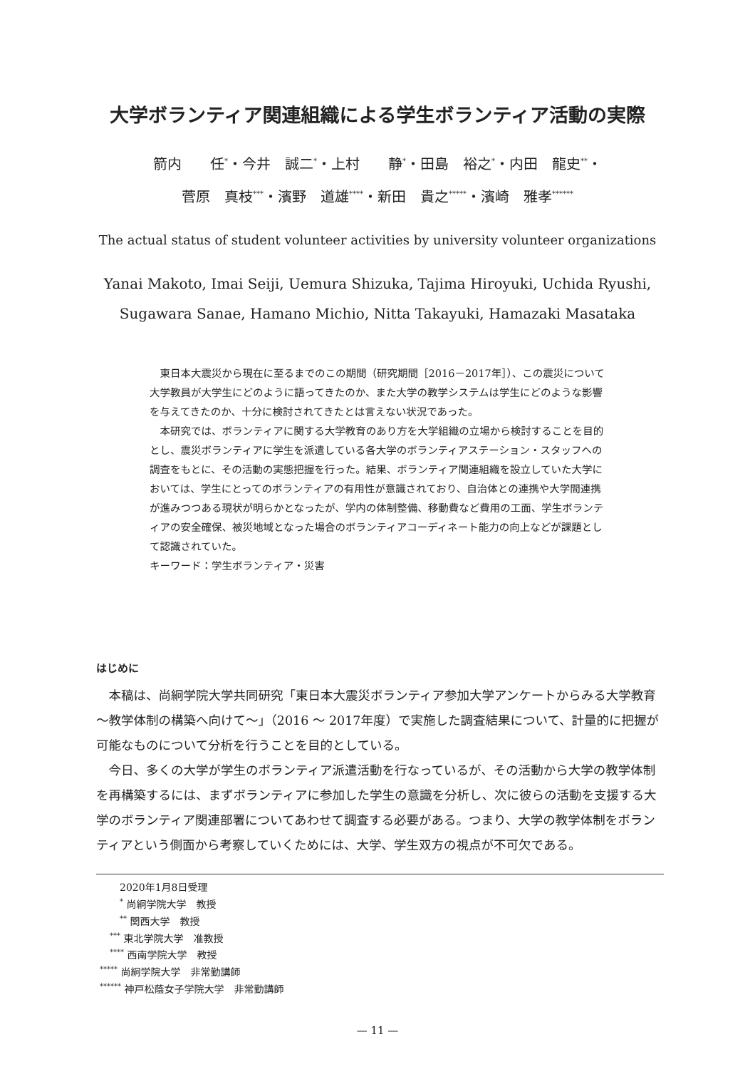大学ボランティア関連組織による学生ボランティア活動の実際
箭内　　任<sup>*</sup>・今井　誠二<sup>*</sup>・上村　　静<sup>*</sup>・田島　裕之<sup>*</sup>・内田　龍史<sup>**</sup>・
菅原　真枝<sup>***</sup>・濱野　道雄<sup>****</sup>・新田　貴之<sup>*****</sup>・濱崎　雅孝<sup>******</sup>
The actual status of student volunteer activities by university volunteer organizations
Yanai Makoto, Imai Seiji, Uemura Shizuka, Tajima Hiroyuki, Uchida Ryushi,
Sugawara Sanae, Hamano Michio, Nitta Takayuki, Hamazaki Masataka
東日本大震災から現在に至るまでのこの期間（研究期間［2016－2017年］）、この震災について大学教員が大学生にどのように語ってきたのか、また大学の教学システムは学生にどのような影響を与えてきたのか、十分に検討されてきたとは言えない状況であった。
本研究では、ボランティアに関する大学教育のあり方を大学組織の立場から検討することを目的とし、震災ボランティアに学生を派遣している各大学のボランティアステーション・スタッフへの調査をもとに、その活動の実態把握を行った。結果、ボランティア関連組織を設立していた大学においては、学生にとってのボランティアの有用性が意識されており、自治体との連携や大学間連携が進みつつある現状が明らかとなったが、学内の体制整備、移動費など費用の工面、学生ボランティアの安全確保、被災地域となった場合のボランティアコーディネート能力の向上などが課題として認識されていた。
キーワード：学生ボランティア・災害
はじめに
本稿は、尚絅学院大学共同研究「東日本大震災ボランティア参加大学アンケートからみる大学教育～教学体制の構築へ向けて～」（2016 ～ 2017年度）で実施した調査結果について、計量的に把握が可能なものについて分析を行うことを目的としている。
今日、多くの大学が学生のボランティア派遣活動を行なっているが、その活動から大学の教学体制を再構築するには、まずボランティアに参加した学生の意識を分析し、次に彼らの活動を支援する大学のボランティア関連部署についてあわせて調査する必要がある。つまり、大学の教学体制をボランティアという側面から考察していくためには、大学、学生双方の視点が不可欠である。
　　2020年1月8日受理
　　<sup>*</sup> 尚絅学院大学　教授
　　<sup>**</sup> 関西大学　教授
　<sup>***</sup> 東北学院大学　准教授
　<sup>****</sup> 西南学院大学　教授
<sup>*****</sup> 尚絅学院大学　非常勤講師
<sup>******</sup> 神戸松蔭女子学院大学　非常勤講師
— 11 —